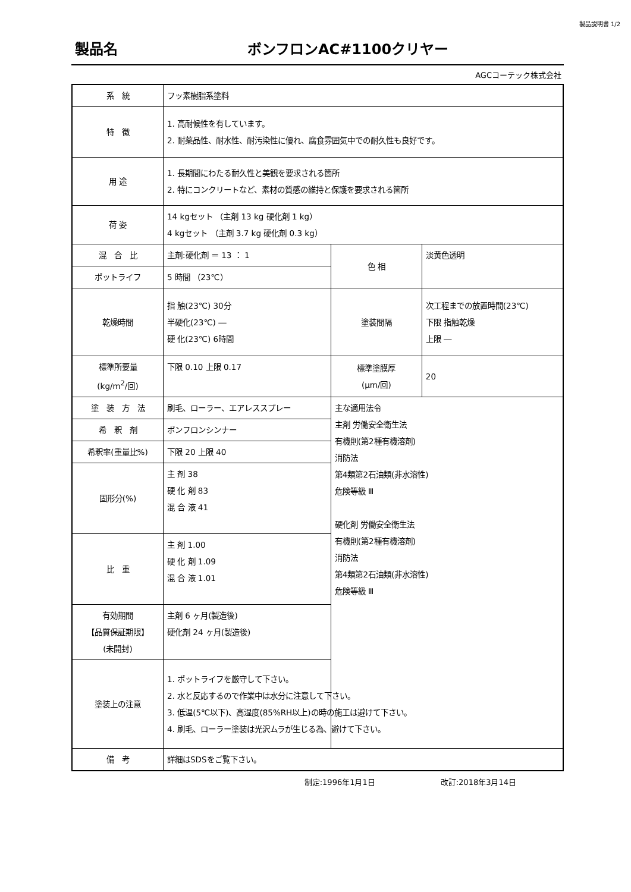製品説明書 1/2
製品名 ボンフロンAC#1100クリヤー
AGCコーテック株式会社
| 系 統 | フッ素樹脂系塗料 | | |
| 特 徴 | 1. 高耐候性を有しています。 2. 耐薬品性、耐水性、耐汚染性に優れ、腐食雰囲気中での耐久性も良好です。 | | |
| 用 途 | 1. 長期間にわたる耐久性と美観を要求される箇所 2. 特にコンクリートなど、素材の質感の維持と保護を要求される箇所 | | |
| 荷 姿 | 14 kgセット （主剤 13 kg 硬化剤 1 kg） 4 kgセット （主剤 3.7 kg 硬化剤 0.3 kg） | | |
| 混 合 比 | 主剤:硬化剤 ＝ 13 ： 1 | 色 相 | 淡黄色透明 |
| ポットライフ | 5 時間 （23℃） | | |
| 乾燥時間 | 指 触(23℃) 30分 半硬化(23℃) ― 硬 化(23℃) 6時間 | 塗装間隔 | 次工程までの放置時間(23℃) 下限 指触乾燥 上限 ― |
| 標準所要量 (kg/m<sup>2</sup>/回) | 下限 0.10 上限 0.17 | 標準塗膜厚 (μm/回) | 20 |
| 塗 装 方 法 | 刷毛、ローラー、エアレススプレー | 主な適用法令 主剤 労働安全衛生法 有機則(第2種有機溶剤) 消防法 第4類第2石油類(非水溶性) 危険等級 Ⅲ 硬化剤 労働安全衛生法 有機則(第2種有機溶剤) 消防法 第4類第2石油類(非水溶性) 危険等級 Ⅲ | |
| 希 釈 剤 | ボンフロンシンナー | | |
| 希釈率(重量比%) | 下限 20 上限 40 | | |
| 固形分(%) | 主 剤 38 硬 化 剤 83 混 合 液 41 | | |
| 比 重 | 主 剤 1.00 硬 化 剤 1.09 混 合 液 1.01 | | |
| 有効期間 【品質保証期限】 (未開封) | 主剤 6 ヶ月(製造後) 硬化剤 24 ヶ月(製造後) | | |
| 塗装上の注意 | 1. ポットライフを厳守して下さい。 2. 水と反応するので作業中は水分に注意して下さい。 3. 低温(5℃以下)、高湿度(85%RH以上)の時の施工は避けて下さい。 4. 刷毛、ローラー塗装は光沢ムラが生じる為、避けて下さい。 | | |
| 備 考 | 詳細はSDSをご覧下さい。 | | |
制定:1996年1月1日 改訂:2018年3月14日